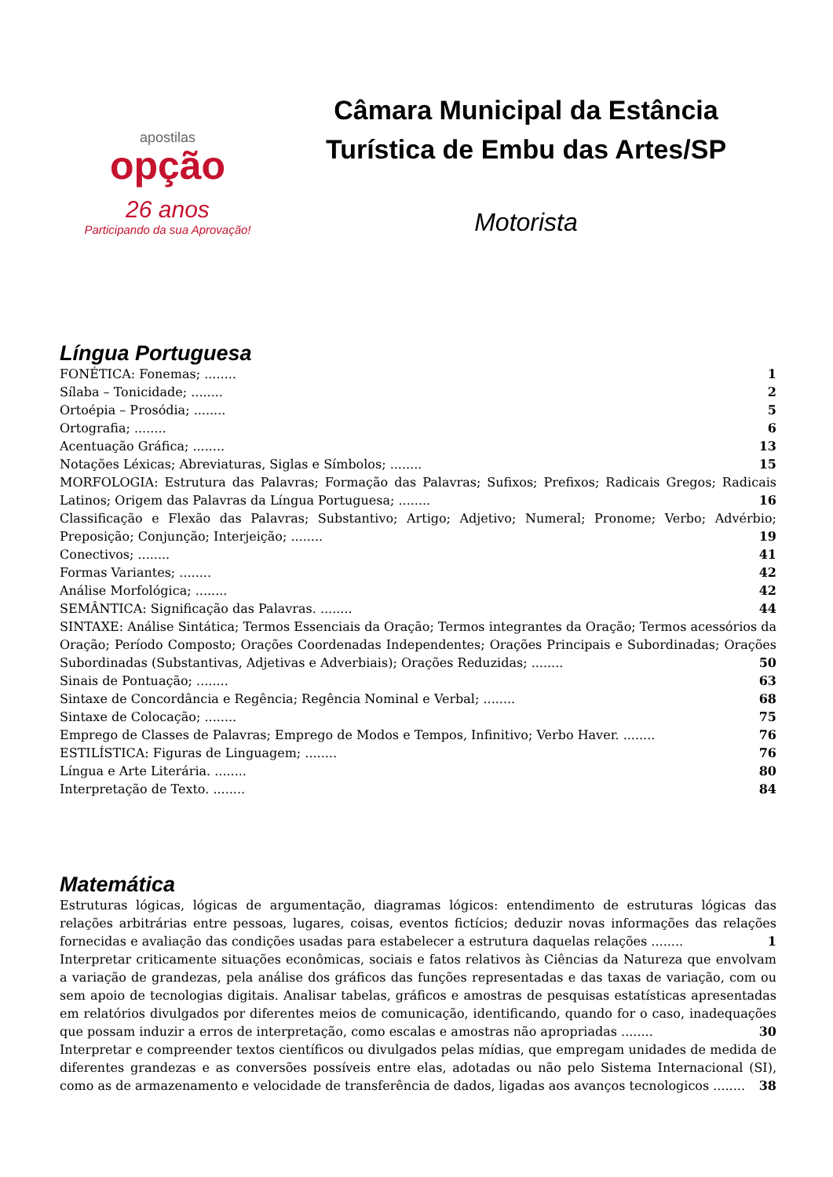apostilas
opção
26 anos
Participando da sua Aprovação!
Câmara Municipal da Estância Turística de Embu das Artes/SP
Motorista
Língua Portuguesa
FONÉTICA: Fonemas; ........ 1
Sílaba – Tonicidade; ........ 2
Ortoépia – Prosódia; ........ 5
Ortografia; ........ 6
Acentuação Gráfica; ........ 13
Notações Léxicas; Abreviaturas, Siglas e Símbolos; ........ 15
MORFOLOGIA: Estrutura das Palavras; Formação das Palavras; Sufixos; Prefixos; Radicais Gregos; Radicais Latinos; Origem das Palavras da Língua Portuguesa; ........ 16
Classificação e Flexão das Palavras; Substantivo; Artigo; Adjetivo; Numeral; Pronome; Verbo; Advérbio; Preposição; Conjunção; Interjeição; ........ 19
Conectivos; ........ 41
Formas Variantes; ........ 42
Análise Morfológica; ........ 42
SEMÂNTICA: Significação das Palavras. ........ 44
SINTAXE: Análise Sintática; Termos Essenciais da Oração; Termos integrantes da Oração; Termos acessórios da Oração; Período Composto; Orações Coordenadas Independentes; Orações Principais e Subordinadas; Orações Subordinadas (Substantivas, Adjetivas e Adverbiais); Orações Reduzidas; ........ 50
Sinais de Pontuação; ........ 63
Sintaxe de Concordância e Regência; Regência Nominal e Verbal; ........ 68
Sintaxe de Colocação; ........ 75
Emprego de Classes de Palavras; Emprego de Modos e Tempos, Infinitivo; Verbo Haver. ........ 76
ESTILÍSTICA: Figuras de Linguagem; ........ 76
Língua e Arte Literária. ........ 80
Interpretação de Texto. ........ 84
Matemática
Estruturas lógicas, lógicas de argumentação, diagramas lógicos: entendimento de estruturas lógicas das relações arbitrárias entre pessoas, lugares, coisas, eventos fictícios; deduzir novas informações das relações fornecidas e avaliação das condições usadas para estabelecer a estrutura daquelas relações ........ 1
Interpretar criticamente situações econômicas, sociais e fatos relativos às Ciências da Natureza que envolvam a variação de grandezas, pela análise dos gráficos das funções representadas e das taxas de variação, com ou sem apoio de tecnologias digitais. Analisar tabelas, gráficos e amostras de pesquisas estatísticas apresentadas em relatórios divulgados por diferentes meios de comunicação, identificando, quando for o caso, inadequações que possam induzir a erros de interpretação, como escalas e amostras não apropriadas ........ 30
Interpretar e compreender textos científicos ou divulgados pelas mídias, que empregam unidades de medida de diferentes grandezas e as conversões possíveis entre elas, adotadas ou não pelo Sistema Internacional (SI), como as de armazenamento e velocidade de transferência de dados, ligadas aos avanços tecnologicos ........ 38